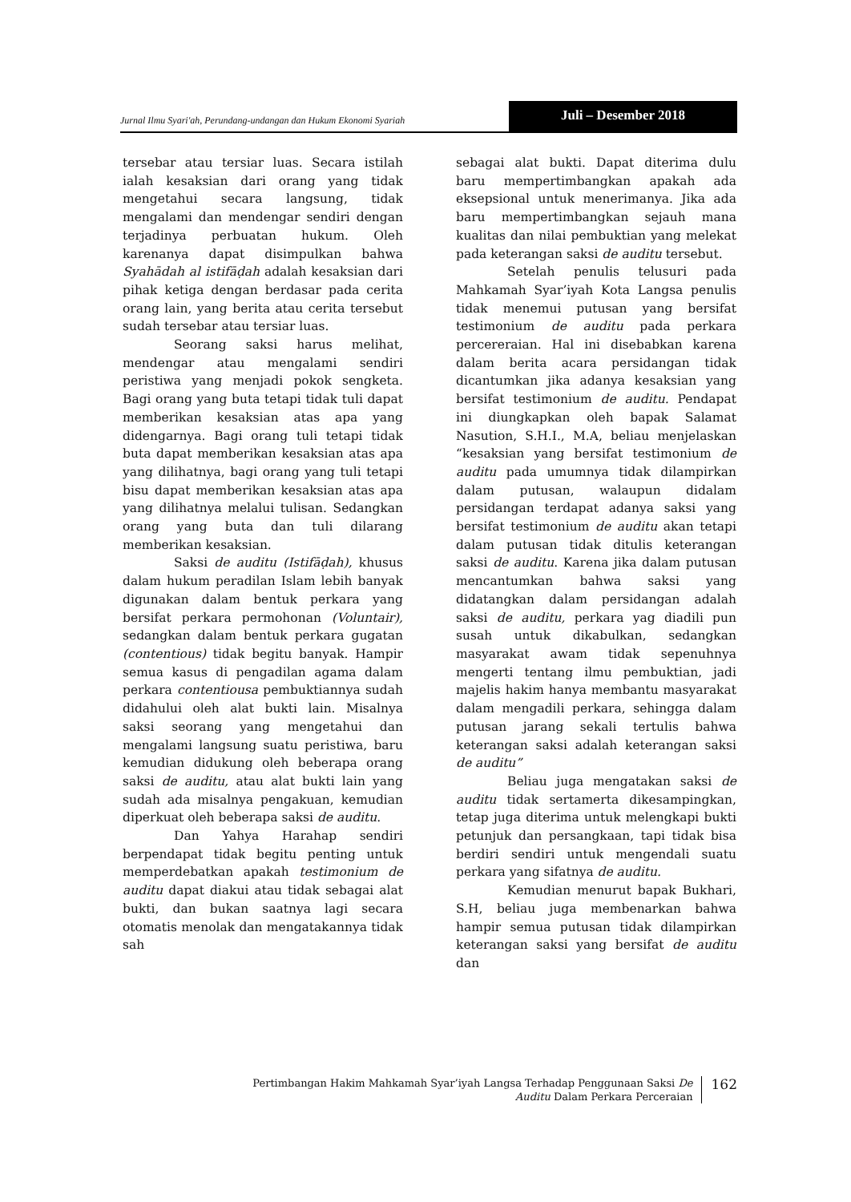Jurnal Ilmu Syari'ah, Perundang-undangan dan Hukum Ekonomi Syariah
Juli – Desember 2018
tersebar atau tersiar luas. Secara istilah ialah kesaksian dari orang yang tidak mengetahui secara langsung, tidak mengalami dan mendengar sendiri dengan terjadinya perbuatan hukum. Oleh karenanya dapat disimpulkan bahwa Syahādah al istifāḍah adalah kesaksian dari pihak ketiga dengan berdasar pada cerita orang lain, yang berita atau cerita tersebut sudah tersebar atau tersiar luas.
Seorang saksi harus melihat, mendengar atau mengalami sendiri peristiwa yang menjadi pokok sengketa. Bagi orang yang buta tetapi tidak tuli dapat memberikan kesaksian atas apa yang didengarnya. Bagi orang tuli tetapi tidak buta dapat memberikan kesaksian atas apa yang dilihatnya, bagi orang yang tuli tetapi bisu dapat memberikan kesaksian atas apa yang dilihatnya melalui tulisan. Sedangkan orang yang buta dan tuli dilarang memberikan kesaksian.
Saksi de auditu (Istifāḍah), khusus dalam hukum peradilan Islam lebih banyak digunakan dalam bentuk perkara yang bersifat perkara permohonan (Voluntair), sedangkan dalam bentuk perkara gugatan (contentious) tidak begitu banyak. Hampir semua kasus di pengadilan agama dalam perkara contentiousa pembuktiannya sudah didahului oleh alat bukti lain. Misalnya saksi seorang yang mengetahui dan mengalami langsung suatu peristiwa, baru kemudian didukung oleh beberapa orang saksi de auditu, atau alat bukti lain yang sudah ada misalnya pengakuan, kemudian diperkuat oleh beberapa saksi de auditu.
Dan Yahya Harahap sendiri berpendapat tidak begitu penting untuk memperdebatkan apakah testimonium de auditu dapat diakui atau tidak sebagai alat bukti, dan bukan saatnya lagi secara otomatis menolak dan mengatakannya tidak sah
sebagai alat bukti. Dapat diterima dulu baru mempertimbangkan apakah ada eksepsional untuk menerimanya. Jika ada baru mempertimbangkan sejauh mana kualitas dan nilai pembuktian yang melekat pada keterangan saksi de auditu tersebut.
Setelah penulis telusuri pada Mahkamah Syar’iyah Kota Langsa penulis tidak menemui putusan yang bersifat testimonium de auditu pada perkara percereraian. Hal ini disebabkan karena dalam berita acara persidangan tidak dicantumkan jika adanya kesaksian yang bersifat testimonium de auditu. Pendapat ini diungkapkan oleh bapak Salamat Nasution, S.H.I., M.A, beliau menjelaskan “kesaksian yang bersifat testimonium de auditu pada umumnya tidak dilampirkan dalam putusan, walaupun didalam persidangan terdapat adanya saksi yang bersifat testimonium de auditu akan tetapi dalam putusan tidak ditulis keterangan saksi de auditu. Karena jika dalam putusan mencantumkan bahwa saksi yang didatangkan dalam persidangan adalah saksi de auditu, perkara yag diadili pun susah untuk dikabulkan, sedangkan masyarakat awam tidak sepenuhnya mengerti tentang ilmu pembuktian, jadi majelis hakim hanya membantu masyarakat dalam mengadili perkara, sehingga dalam putusan jarang sekali tertulis bahwa keterangan saksi adalah keterangan saksi de auditu”
Beliau juga mengatakan saksi de auditu tidak sertamerta dikesampingkan, tetap juga diterima untuk melengkapi bukti petunjuk dan persangkaan, tapi tidak bisa berdiri sendiri untuk mengendali suatu perkara yang sifatnya de auditu.
Kemudian menurut bapak Bukhari, S.H, beliau juga membenarkan bahwa hampir semua putusan tidak dilampirkan keterangan saksi yang bersifat de auditu dan
Pertimbangan Hakim Mahkamah Syar’iyah Langsa Terhadap Penggunaan Saksi De
Auditu Dalam Perkara Perceraian
162